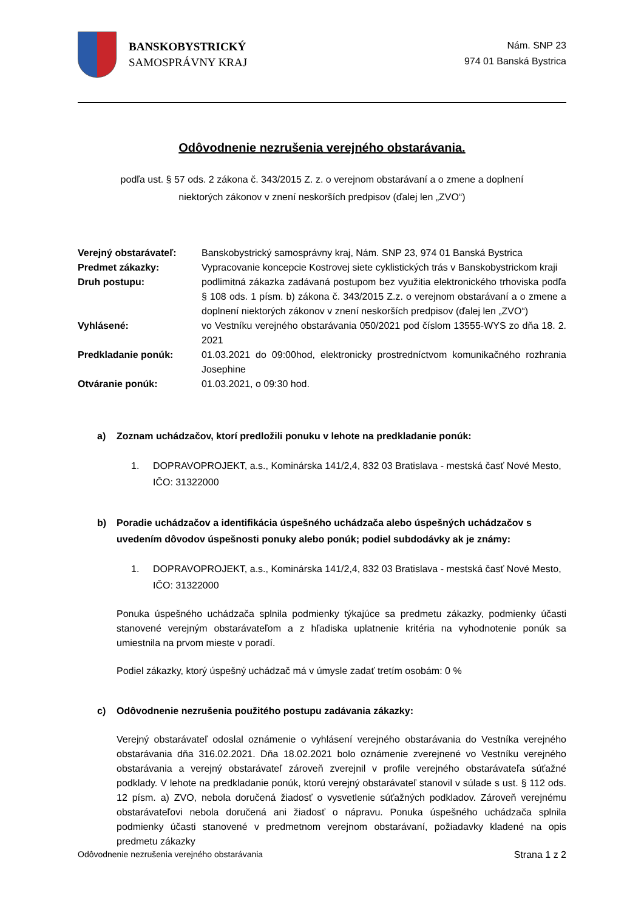BANSKOBYSTRICKÝ
SAMOSPRÁVNY KRAJ
Nám. SNP 23
974 01 Banská Bystrica
Odôvodnenie nezrušenia verejného obstarávania.
podľa ust. § 57 ods. 2 zákona č. 343/2015 Z. z. o verejnom obstarávaní a o zmene a doplnení
niektorých zákonov v znení neskorších predpisov (ďalej len „ZVO“)
| Verejný obstarávateľ: | Banskobystrický samosprávny kraj, Nám. SNP 23, 974 01 Banská Bystrica |
| Predmet zákazky: | Vypracovanie koncepcie Kostrovej siete cyklistických trás v Banskobystrickom kraji |
| Druh postupu: | podlimitná zákazka zadávaná postupom bez využitia elektronického trhoviska podľa § 108 ods. 1 písm. b) zákona č. 343/2015 Z.z. o verejnom obstarávaní a o zmene a doplnení niektorých zákonov v znení neskorších predpisov (ďalej len „ZVO“) |
| Vyhlásené: | vo Vestníku verejného obstarávania 050/2021 pod číslom 13555-WYS zo dňa 18. 2. 2021 |
| Predkladanie ponúk: | 01.03.2021 do 09:00hod, elektronicky prostredníctvom komunikačného rozhrania Josephine |
| Otváranie ponúk: | 01.03.2021, o 09:30 hod. |
a) Zoznam uchádzačov, ktorí predložili ponuku v lehote na predkladanie ponúk:
1. DOPRAVOPROJEKT, a.s., Kominárska 141/2,4, 832 03 Bratislava - mestská časť Nové Mesto, IČO: 31322000
b) Poradie uchádzačov a identifikácia úspešného uchádzača alebo úspešných uchádzačov s uvedením dôvodov úspešnosti ponuky alebo ponúk; podiel subdodávky ak je známy:
1. DOPRAVOPROJEKT, a.s., Kominárska 141/2,4, 832 03 Bratislava - mestská časť Nové Mesto, IČO: 31322000
Ponuka úspešného uchádzača splnila podmienky týkajúce sa predmetu zákazky, podmienky účasti stanovené verejným obstarávateľom a z hľadiska uplatnenie kritéria na vyhodnotenie ponúk sa umiestnila na prvom mieste v poradí.
Podiel zákazky, ktorý úspešný uchádzač má v úmysle zadať tretím osobám: 0 %
c) Odôvodnenie nezrušenia použitého postupu zadávania zákazky:
Verejný obstarávateľ odoslal oznámenie o vyhlásení verejného obstarávania do Vestníka verejného obstarávania dňa 316.02.2021. Dňa 18.02.2021 bolo oznámenie zverejnené vo Vestníku verejného obstarávania a verejný obstarávateľ zároveň zverejnil v profile verejného obstarávateľa súťažné podklady. V lehote na predkladanie ponúk, ktorú verejný obstarávateľ stanovil v súlade s ust. § 112 ods. 12 písm. a) ZVO, nebola doručená žiadosť o vysvetlenie súťažných podkladov. Zároveň verejnému obstarávateľovi nebola doručená ani žiadosť o nápravu. Ponuka úspešného uchádzača splnila podmienky účasti stanovené v predmetnom verejnom obstarávaní, požiadavky kladené na opis predmetu zákazky
Odôvodnenie nezrušenia verejného obstarávania Strana 1 z 2